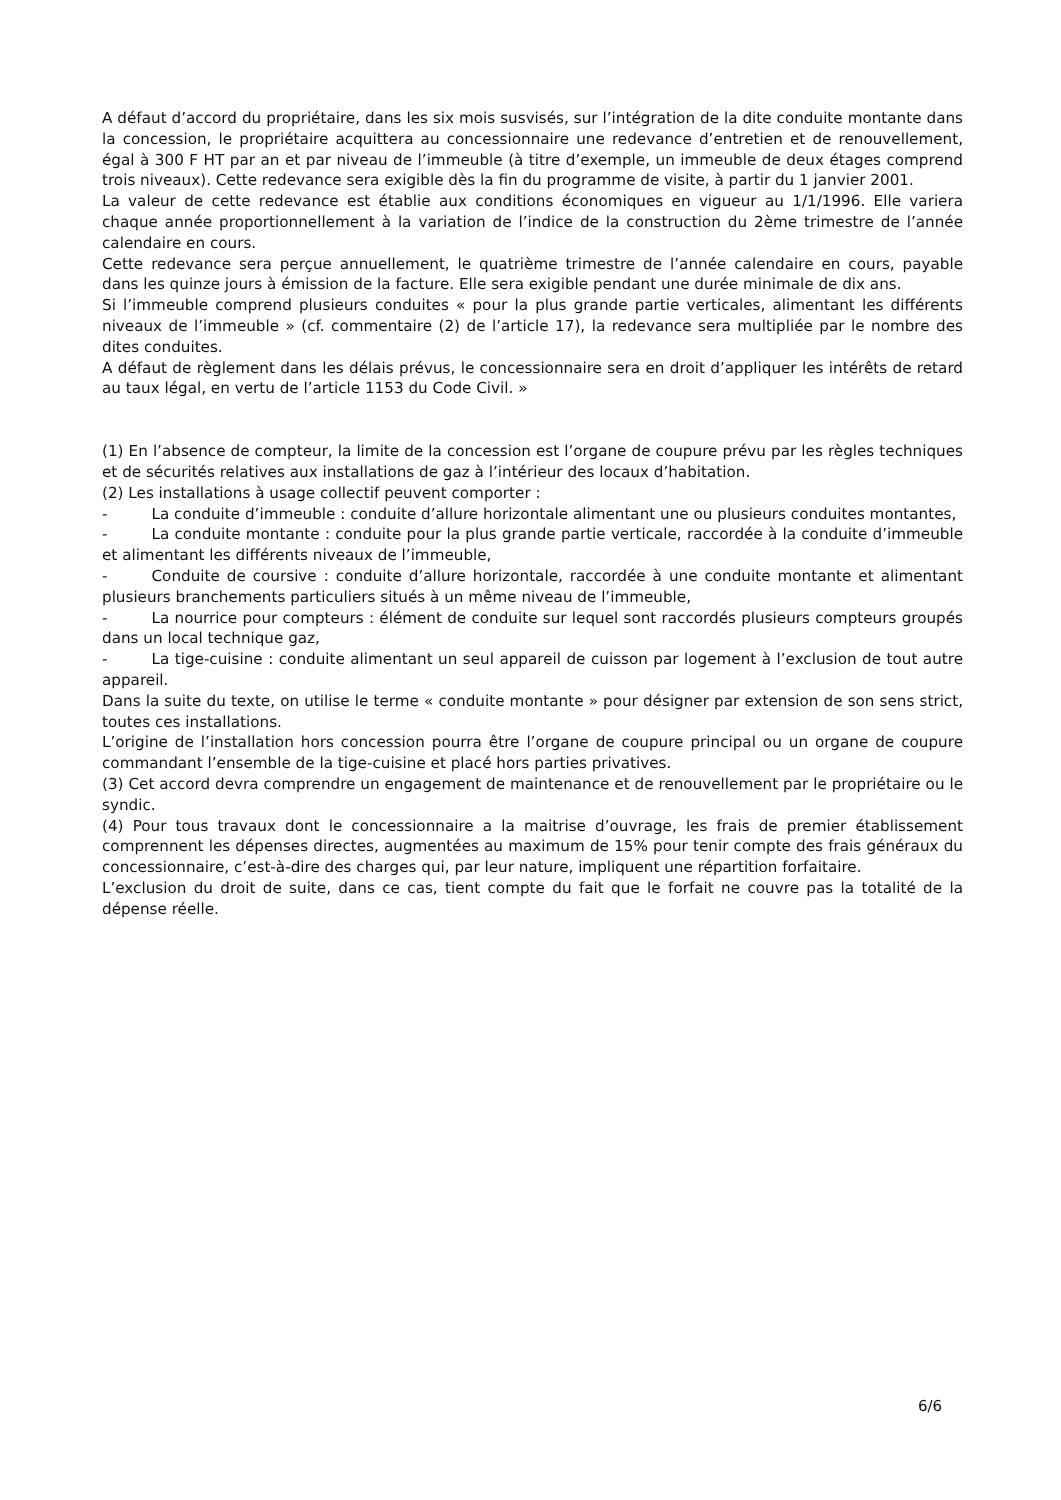A défaut d’accord du propriétaire, dans les six mois susvisés, sur l’intégration de la dite conduite montante dans la concession, le propriétaire acquittera au concessionnaire une redevance d’entretien et de renouvellement, égal à 300 F HT par an et par niveau de l’immeuble (à titre d’exemple, un immeuble de deux étages comprend trois niveaux). Cette redevance sera exigible dès la fin du programme de visite, à partir du 1 janvier 2001.
La valeur de cette redevance est établie aux conditions économiques en vigueur au 1/1/1996. Elle variera chaque année proportionnellement à la variation de l’indice de la construction du 2ème trimestre de l’année calendaire en cours.
Cette redevance sera perçue annuellement, le quatrième trimestre de l’année calendaire en cours, payable dans les quinze jours à émission de la facture. Elle sera exigible pendant une durée minimale de dix ans.
Si l’immeuble comprend plusieurs conduites « pour la plus grande partie verticales, alimentant les différents niveaux de l’immeuble » (cf. commentaire (2) de l’article 17), la redevance sera multipliée par le nombre des dites conduites.
A défaut de règlement dans les délais prévus, le concessionnaire sera en droit d’appliquer les intérêts de retard au taux légal, en vertu de l’article 1153 du Code Civil. »
(1) En l’absence de compteur, la limite de la concession est l’organe de coupure prévu par les règles techniques et de sécurités relatives aux installations de gaz à l’intérieur des locaux d’habitation.
(2) Les installations à usage collectif peuvent comporter :
- La conduite d’immeuble : conduite d’allure horizontale alimentant une ou plusieurs conduites montantes,
- La conduite montante : conduite pour la plus grande partie verticale, raccordée à la conduite d’immeuble et alimentant les différents niveaux de l’immeuble,
- Conduite de coursive : conduite d’allure horizontale, raccordée à une conduite montante et alimentant plusieurs branchements particuliers situés à un même niveau de l’immeuble,
- La nourrice pour compteurs : élément de conduite sur lequel sont raccordés plusieurs compteurs groupés dans un local technique gaz,
- La tige-cuisine : conduite alimentant un seul appareil de cuisson par logement à l’exclusion de tout autre appareil.
Dans la suite du texte, on utilise le terme « conduite montante » pour désigner par extension de son sens strict, toutes ces installations.
L’origine de l’installation hors concession pourra être l’organe de coupure principal ou un organe de coupure commandant l’ensemble de la tige-cuisine et placé hors parties privatives.
(3) Cet accord devra comprendre un engagement de maintenance et de renouvellement par le propriétaire ou le syndic.
(4) Pour tous travaux dont le concessionnaire a la maitrise d’ouvrage, les frais de premier établissement comprennent les dépenses directes, augmentées au maximum de 15% pour tenir compte des frais généraux du concessionnaire, c’est-à-dire des charges qui, par leur nature, impliquent une répartition forfaitaire.
L’exclusion du droit de suite, dans ce cas, tient compte du fait que le forfait ne couvre pas la totalité de la dépense réelle.
6/6